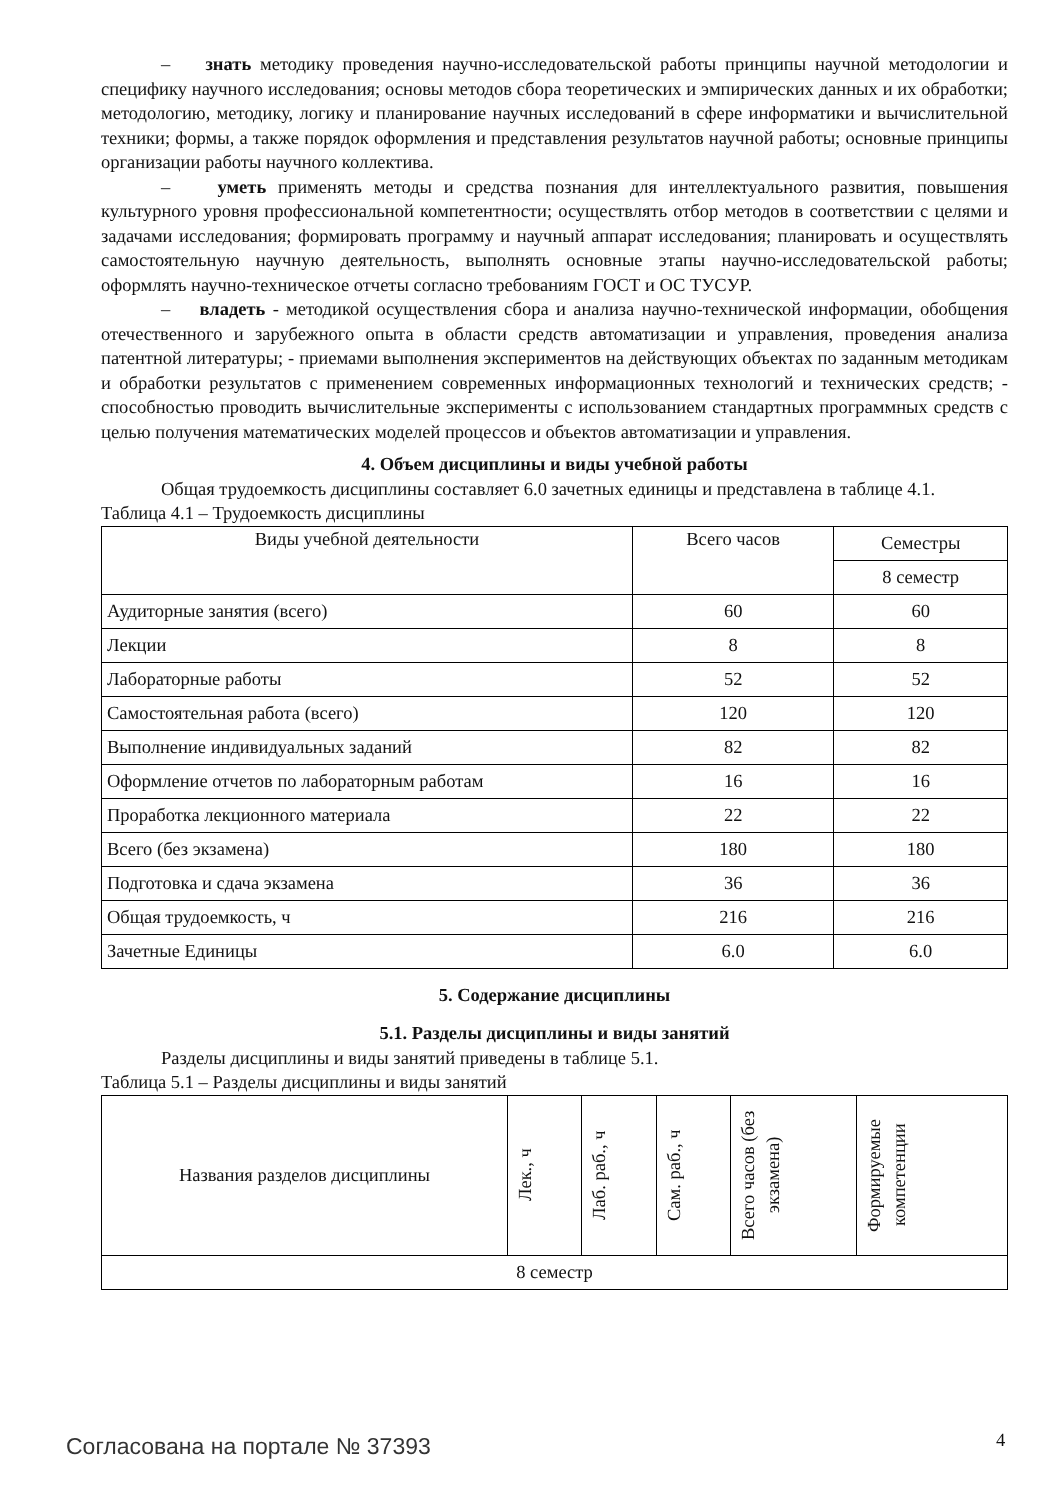– знать методику проведения научно-исследовательской работы принципы научной методологии и специфику научного исследования; основы методов сбора теоретических и эмпирических данных и их обработки; методологию, методику, логику и планирование научных исследований в сфере информатики и вычислительной техники; формы, а также порядок оформления и представления результатов научной работы; основные принципы организации работы научного коллектива.
– уметь применять методы и средства познания для интеллектуального развития, повышения культурного уровня профессиональной компетентности; осуществлять отбор методов в соответствии с целями и задачами исследования; формировать программу и научный аппарат исследования; планировать и осуществлять самостоятельную научную деятельность, выполнять основные этапы научно-исследовательской работы; оформлять научно-техническое отчеты согласно требованиям ГОСТ и ОС ТУСУР.
– владеть - методикой осуществления сбора и анализа научно-технической информации, обобщения отечественного и зарубежного опыта в области средств автоматизации и управления, проведения анализа патентной литературы; - приемами выполнения экспериментов на действующих объектах по заданным методикам и обработки результатов с применением современных информационных технологий и технических средств; - способностью проводить вычислительные эксперименты с использованием стандартных программных средств с целью получения математических моделей процессов и объектов автоматизации и управления.
4. Объем дисциплины и виды учебной работы
Общая трудоемкость дисциплины составляет 6.0 зачетных единицы и представлена в таблице 4.1.
Таблица 4.1 – Трудоемкость дисциплины
| Виды учебной деятельности | Всего часов | Семестры |
| --- | --- | --- |
| | | 8 семестр |
| Аудиторные занятия (всего) | 60 | 60 |
| Лекции | 8 | 8 |
| Лабораторные работы | 52 | 52 |
| Самостоятельная работа (всего) | 120 | 120 |
| Выполнение индивидуальных заданий | 82 | 82 |
| Оформление отчетов по лабораторным работам | 16 | 16 |
| Проработка лекционного материала | 22 | 22 |
| Всего (без экзамена) | 180 | 180 |
| Подготовка и сдача экзамена | 36 | 36 |
| Общая трудоемкость, ч | 216 | 216 |
| Зачетные Единицы | 6.0 | 6.0 |
5. Содержание дисциплины
5.1. Разделы дисциплины и виды занятий
Разделы дисциплины и виды занятий приведены в таблице 5.1.
Таблица 5.1 – Разделы дисциплины и виды занятий
| Названия разделов дисциплины | Лек., ч | Лаб. раб., ч | Сам. раб., ч | Всего часов (без экзамена) | Формируемые компетенции |
| --- | --- | --- | --- | --- | --- |
| 8 семестр | | | | | |
Согласована на портале № 37393 4